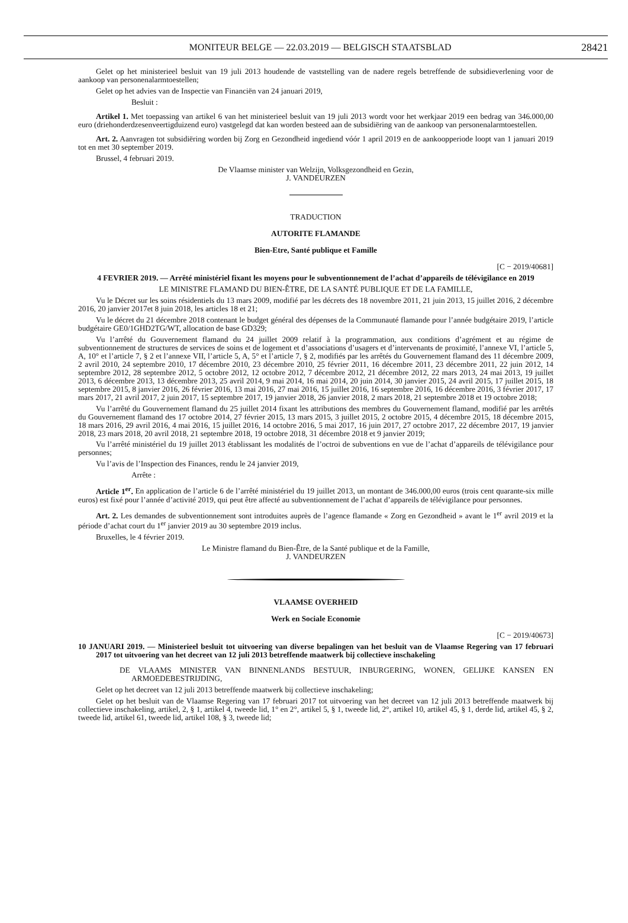MONITEUR BELGE — 22.03.2019 — BELGISCH STAATSBLAD 28421
Gelet op het ministerieel besluit van 19 juli 2013 houdende de vaststelling van de nadere regels betreffende de subsidieverlening voor de aankoop van personenalarmtoestellen;
Gelet op het advies van de Inspectie van Financiën van 24 januari 2019,
Besluit :
Artikel 1. Met toepassing van artikel 6 van het ministerieel besluit van 19 juli 2013 wordt voor het werkjaar 2019 een bedrag van 346.000,00 euro (driehonderdzesenveertigduizend euro) vastgelegd dat kan worden besteed aan de subsidiëring van de aankoop van personenalarmtoestellen.
Art. 2. Aanvragen tot subsidiëring worden bij Zorg en Gezondheid ingediend vóór 1 april 2019 en de aankoopperiode loopt van 1 januari 2019 tot en met 30 september 2019.
Brussel, 4 februari 2019.
De Vlaamse minister van Welzijn, Volksgezondheid en Gezin,
J. VANDEURZEN
TRADUCTION
AUTORITE FLAMANDE
Bien-Etre, Santé publique et Famille
[C − 2019/40681]
4 FEVRIER 2019. — Arrêté ministériel fixant les moyens pour le subventionnement de l’achat d’appareils de télévigilance en 2019
LE MINISTRE FLAMAND DU BIEN-ÊTRE, DE LA SANTÉ PUBLIQUE ET DE LA FAMILLE,
Vu le Décret sur les soins résidentiels du 13 mars 2009, modifié par les décrets des 18 novembre 2011, 21 juin 2013, 15 juillet 2016, 2 décembre 2016, 20 janvier 2017et 8 juin 2018, les articles 18 et 21;
Vu le décret du 21 décembre 2018 contenant le budget général des dépenses de la Communauté flamande pour l’année budgétaire 2019, l’article budgétaire GE0/1GHD2TG/WT, allocation de base GD329;
Vu l’arrêté du Gouvernement flamand du 24 juillet 2009 relatif à la programmation, aux conditions d’agrément et au régime de subventionnement de structures de services de soins et de logement et d’associations d’usagers et d’intervenants de proximité, l’annexe VI, l’article 5, A, 10° et l’article 7, § 2 et l’annexe VII, l’article 5, A, 5° et l’article 7, § 2, modifiés par les arrêtés du Gouvernement flamand des 11 décembre 2009, 2 avril 2010, 24 septembre 2010, 17 décembre 2010, 23 décembre 2010, 25 février 2011, 16 décembre 2011, 23 décembre 2011, 22 juin 2012, 14 septembre 2012, 28 septembre 2012, 5 octobre 2012, 12 octobre 2012, 7 décembre 2012, 21 décembre 2012, 22 mars 2013, 24 mai 2013, 19 juillet 2013, 6 décembre 2013, 13 décembre 2013, 25 avril 2014, 9 mai 2014, 16 mai 2014, 20 juin 2014, 30 janvier 2015, 24 avril 2015, 17 juillet 2015, 18 septembre 2015, 8 janvier 2016, 26 février 2016, 13 mai 2016, 27 mai 2016, 15 juillet 2016, 16 septembre 2016, 16 décembre 2016, 3 février 2017, 17 mars 2017, 21 avril 2017, 2 juin 2017, 15 septembre 2017, 19 janvier 2018, 26 janvier 2018, 2 mars 2018, 21 septembre 2018 et 19 octobre 2018;
Vu l’arrêté du Gouvernement flamand du 25 juillet 2014 fixant les attributions des membres du Gouvernement flamand, modifié par les arrêtés du Gouvernement flamand des 17 octobre 2014, 27 février 2015, 13 mars 2015, 3 juillet 2015, 2 octobre 2015, 4 décembre 2015, 18 décembre 2015, 18 mars 2016, 29 avril 2016, 4 mai 2016, 15 juillet 2016, 14 octobre 2016, 5 mai 2017, 16 juin 2017, 27 octobre 2017, 22 décembre 2017, 19 janvier 2018, 23 mars 2018, 20 avril 2018, 21 septembre 2018, 19 octobre 2018, 31 décembre 2018 et 9 janvier 2019;
Vu l’arrêté ministériel du 19 juillet 2013 établissant les modalités de l’octroi de subventions en vue de l’achat d’appareils de télévigilance pour personnes;
Vu l’avis de l’Inspection des Finances, rendu le 24 janvier 2019,
Arrête :
Article 1<sup>er</sup>. En application de l’article 6 de l’arrêté ministériel du 19 juillet 2013, un montant de 346.000,00 euros (trois cent quarante-six mille euros) est fixé pour l’année d’activité 2019, qui peut être affecté au subventionnement de l’achat d’appareils de télévigilance pour personnes.
Art. 2. Les demandes de subventionnement sont introduites auprès de l’agence flamande « Zorg en Gezondheid » avant le 1<sup>er</sup> avril 2019 et la période d’achat court du 1<sup>er</sup> janvier 2019 au 30 septembre 2019 inclus.
Bruxelles, le 4 février 2019.
Le Ministre flamand du Bien-Être, de la Santé publique et de la Famille,
J. VANDEURZEN
VLAAMSE OVERHEID
Werk en Sociale Economie
[C − 2019/40673]
10 JANUARI 2019. — Ministerieel besluit tot uitvoering van diverse bepalingen van het besluit van de Vlaamse Regering van 17 februari 2017 tot uitvoering van het decreet van 12 juli 2013 betreffende maatwerk bij collectieve inschakeling
DE VLAAMS MINISTER VAN BINNENLANDS BESTUUR, INBURGERING, WONEN, GELIJKE KANSEN EN ARMOEDEBESTRIJDING,
Gelet op het decreet van 12 juli 2013 betreffende maatwerk bij collectieve inschakeling;
Gelet op het besluit van de Vlaamse Regering van 17 februari 2017 tot uitvoering van het decreet van 12 juli 2013 betreffende maatwerk bij collectieve inschakeling, artikel, 2, § 1, artikel 4, tweede lid, 1° en 2°, artikel 5, § 1, tweede lid, 2°, artikel 10, artikel 45, § 1, derde lid, artikel 45, § 2, tweede lid, artikel 61, tweede lid, artikel 108, § 3, tweede lid;